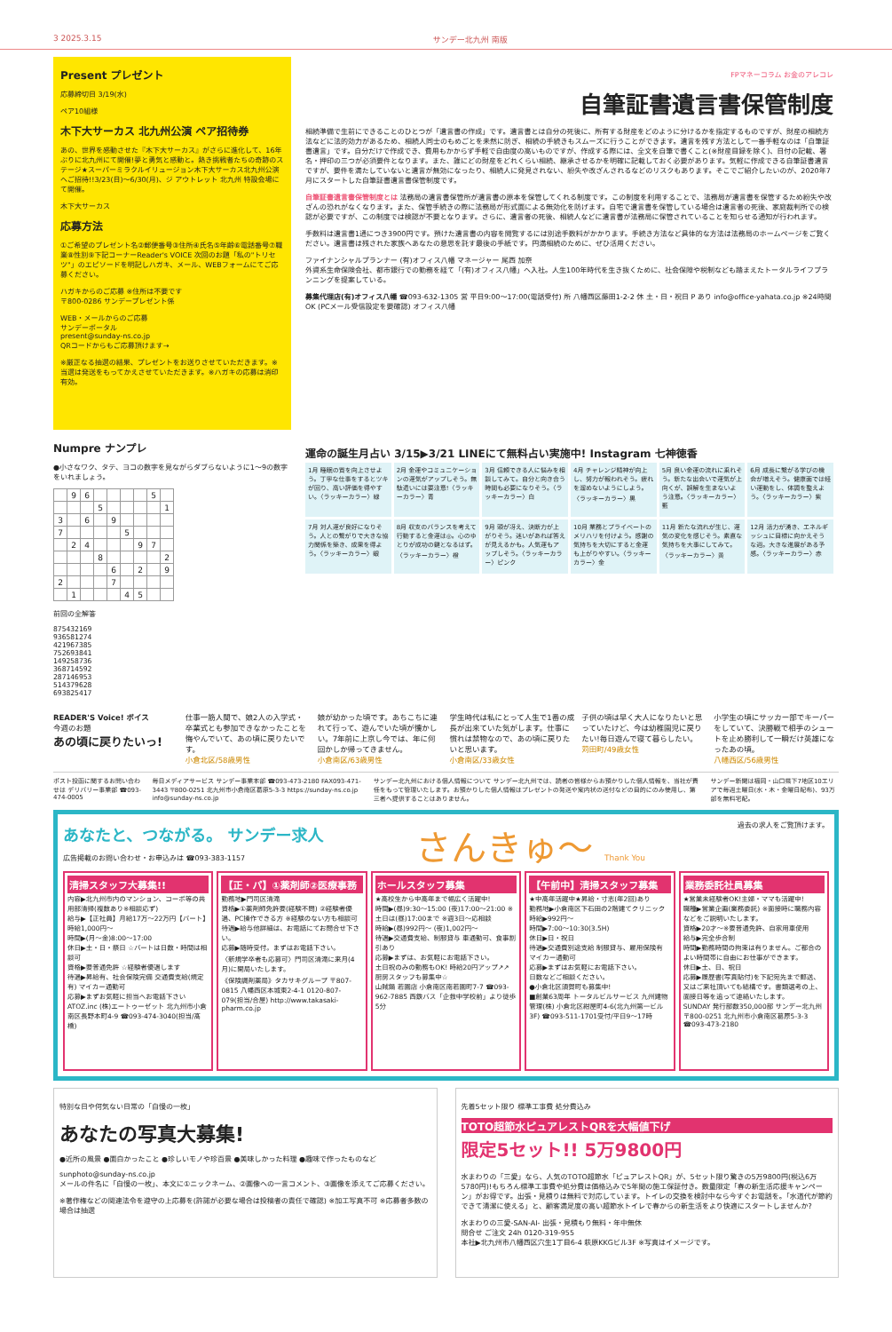3 2025.3.15 サンデー北九州 南版
Present プレゼント
応募締切日 3/19(水)
ペア10組様
木下大サーカス 北九州公演 ペア招待券
あの、世界を感動させた『木下大サーカス』がさらに進化して、16年ぶりに北九州にて開催!夢と勇気と感動と。熱き挑戦者たちの奇跡のステージ★スーパーミラクルイリュージョン木下大サーカス北九州公演へご招待!!3/23(日)〜6/30(月)、ジ アウトレット 北九州 特設会場にて開催。
木下大サーカス
応募方法
①ご希望のプレゼント名②郵便番号③住所④氏名⑤年齢⑥電話番号⑦職業⑧性別⑨下記コーナーReader's VOICE 次回のお題「私の"トリセツ"」のエピソードを明記しハガキ、メール、WEBフォームにてご応募ください。
ハガキからのご応募 ※住所は不要です
〒800-0286 サンデープレゼント係
WEB・メールからのご応募
サンデーポータル
present@sunday-ns.co.jp
QRコードからもご応募頂けます→
※厳正なる抽選の結果、プレゼントをお送りさせていただきます。※当選は発送をもってかえさせていただきます。※ハガキの応募は消印有効。
FPマネーコラム お金のアレコレ
自筆証書遺言書保管制度
相続準備で生前にできることのひとつが「遺言書の作成」です。遺言書とは自分の死後に、所有する財産をどのように分けるかを指定するものですが、財産の相続方法などに法的効力があるため、相続人同士のもめごとを未然に防ぎ、相続の手続きもスムーズに行うことができます。遺言を残す方法として一番手軽なのは「自筆証書遺言」です。自分だけで作成でき、費用もかからず手軽で自由度の高いものですが、作成する際には、全文を自筆で書くこと(※財産目録を除く)、日付の記載、署名・押印の三つが必須要件となります。また、誰にどの財産をどれくらい相続、継承させるかを明確に記載しておく必要があります。気軽に作成できる自筆証書遺言ですが、要件を満たしていないと遺言が無効になったり、相続人に発見されない、紛失や改ざんされるなどのリスクもあります。そこでご紹介したいのが、2020年7月にスタートした自筆証書遺言書保管制度です。
自筆証書遺言書保管制度とは 法務局の遺言書保管所が遺言書の原本を保管してくれる制度です。この制度を利用することで、法務局が遺言書を保管するため紛失や改ざんの恐れがなくなります。また、保管手続きの際に法務局が形式面による無効化を防げます。自宅で遺言書を保管している場合は遺言者の死後、家庭裁判所での検認が必要ですが、この制度では検認が不要となります。さらに、遺言者の死後、相続人などに遺言書が法務局に保管されていることを知らせる通知が行われます。
手数料は遺言書1通につき3900円です。預けた遺言書の内容を閲覧するには別途手数料がかかります。手続き方法など具体的な方法は法務局のホームページをご覧ください。遺言書は残された家族へあなたの意思を託す最後の手紙です。円満相続のために、ぜひ活用ください。
ファイナンシャルプランナー (有)オフィス八幡 マネージャー 尾西 加奈
外資系生命保険会社、都市銀行での勤務を経て「(有)オフィス八幡」へ入社。人生100年時代を生き抜くために、社会保障や税制なども踏まえたトータルライフプランニングを提案している。
募集代理店(有)オフィス八幡 ☎093-632-1305 営 平日9:00〜17:00(電話受付) 所 八幡西区藤田1-2-2 休 土・日・祝日 P あり info@office-yahata.co.jp ※24時間OK (PCメール受信設定を要確認) オフィス八幡
Numpre ナンプレ
●小さなワク、タテ、ヨコの数字を見ながらダブらないように1〜9の数字をいれましょう。
| | 9 | 6 | | | | | 5 | |
| | | | 5 | | | | | 1 |
| 3 | | 6 | | 9 | | | | |
| 7 | | | | | 5 | | | |
| | 2 | 4 | | | | 9 | 7 | |
| | | | 8 | | | | | 2 |
| | | | | 6 | | 2 | | 9 |
| 2 | | | | 7 | | | | |
| | 1 | | | | 4 | 5 | | |
前回の全解答
875432169
936581274
421967385
752693841
149258736
368714592
287146953
514379628
693825417
運命の誕生月占い 3/15▶3/21 LINEにて無料占い実施中! Instagram 七神徳香
1月 睡眠の質を向上させよう。丁寧な仕事をするとツキが回り、高い評価を得やすい。〈ラッキーカラー〉緑
2月 金運やコミュニケーションの運気がアップしそう。無駄遣いには要注意!〈ラッキーカラー〉青
3月 信頼できる人に悩みを相談してみて。自分と向き合う時間も必要になりそう。〈ラッキーカラー〉白
4月 チャレンジ精神が向上し、努力が報われそう。疲れを溜めないようにしよう。〈ラッキーカラー〉黒
5月 良い金運の流れに乗れそう。新たな出会いで運気が上向くが、誤解を生まないよう注意。〈ラッキーカラー〉藍
6月 成長に繋がる学びの機会が増えそう。健康面では軽い運動をし、体調を整えよう。〈ラッキーカラー〉紫
7月 対人運が良好になりそう。人との繋がりで大きな協力関係を築き、成果を得よう。〈ラッキーカラー〉銀
8月 収支のバランスを考えて行動すると金運は◎。心のゆとりが成功の鍵となるはず。〈ラッキーカラー〉橙
9月 頭が冴え、決断力が上がりそう。迷いがあれば答えが見えるかも。人気運もアップしそう。〈ラッキーカラー〉ピンク
10月 業務とプライベートのメリハリを付けよう。感謝の気持ちを大切にすると金運も上がりやすい。〈ラッキーカラー〉金
11月 新たな流れが生じ、運気の変化を感じそう。素直な気持ちを大事にしてみて。〈ラッキーカラー〉黄
12月 活力が湧き、エネルギッシュに目標に向かえそうな週。大きな進展がある予感。〈ラッキーカラー〉赤
READER'S Voice! ボイス
今週のお題
あの頃に戻りたいっ!
仕事一筋人間で、娘2人の入学式・卒業式とも参加できなかったことを悔やんでいて、あの頃に戻りたいです。
小倉北区/58歳男性
娘が幼かった頃です。あちこちに連れて行って、遊んでいた頃が懐かしい。7年前に上京し今では、年に何回かしか帰ってきません。
小倉南区/63歳男性
学生時代は私にとって人生で1番の成長が出来ていた気がします。仕事に慣れは禁物なので、あの頃に戻りたいと思います。
小倉南区/33歳女性
子供の頃は早く大人になりたいと思っていたけど、今は幼稚園児に戻りたい!毎日遊んで寝て暮らしたい。
苅田町/49歳女性
小学生の頃にサッカー部でキーパーをしていて、決勝戦で相手のシュートを止め勝利して一瞬だけ英雄になったあの頃。
八幡西区/56歳男性
ポスト投函に関するお問い合わせは デリバリー事業部 ☎093-474-0005 毎日メディアサービス サンデー事業本部 ☎093-473-2180 FAX093-471-3443 〒800-0251 北九州市小倉南区葛原5-3-3 https://sunday-ns.co.jp info@sunday-ns.co.jp サンデー北九州における個人情報について サンデー北九州では、読者の皆様からお預かりした個人情報を、当社が責任をもって管理いたします。お預かりした個人情報はプレゼントの発送や案内状の送付などの目的にのみ使用し、第三者へ提供することはありません。 サンデー新聞は福岡・山口県下7地区10エリアで毎週土曜日(水・木・金曜日配布)、93万部を無料宅配。
あなたと、つながる。 サンデー求人
広告掲載のお問い合わせ・お申込みは ☎093-383-1157
さんきゅ〜 Thank You 過去の求人をご覧頂けます。
清掃スタッフ大募集!!
内容▶北九州市内のマンション、コーポ等の共用部清掃(複数あり※相談応ず)
給与▶【正社員】月給17万〜22万円【パート】時給1,000円〜
時間▶(月〜金)8:00〜17:00
休日▶土・日・祭日 ☆パートは日数・時間は相談可
資格▶要普通免許 ☆経験者優遇します
待遇▶昇給有、社会保険完備 交通費支給(規定有) マイカー通勤可
応募▶まずお気軽に担当へお電話下さい
ATOZ.inc (株)エートゥーゼット 北九州市小倉南区長野本町4-9 ☎093-474-3040(担当/髙橋)
【正・パ】①薬剤師②医療事務
勤務地▶門司区清滝
資格▶①薬剤師免許要(経験不問) ②経験者優遇、PC操作できる方 ※経験のない方も相談可
待遇▶給与他詳細は、お電話にてお問合せ下さい。
応募▶随時受付。まずはお電話下さい。
〈新規学卒者も応募可〉門司区清滝に来月(4月)に開局いたします。
《保険調剤薬局》タカサキグループ 〒807-0815 八幡西区本城東2-4-1 0120-807-079(担当/合屋) http://www.takasaki-pharm.co.jp
ホールスタッフ募集
★高校生から中高年まで幅広く活躍中!
時間▶(昼)9:30〜15:00 (夜)17:00〜21:00 ※土日は(昼)17:00まで ※週3日〜応相談
時給▶(昼)992円〜 (夜)1,002円〜
待遇▶交通費支給、制服貸与 車通勤可、食事割引あり
応募▶まずは、お気軽にお電話下さい。
土日祝のみの勤務もOK! 時給20円アップ↗↗
厨房スタッフも募集中☆
山賊鍋 若園店 小倉南区南若園町7-7 ☎093-962-7885 西鉄バス「企救中学校前」より徒歩5分
【午前中】清掃スタッフ募集
★中高年活躍中★昇給・寸志(年2回)あり
勤務地▶小倉南区下石田の2階建てクリニック
時給▶992円〜
時間▶7:00〜10:30(3.5H)
休日▶日・祝日
待遇▶交通費別途支給 制服貸与、雇用保険有 マイカー通勤可
応募▶まずはお気軽にお電話下さい。
日数などご相談ください。
●小倉北区須賀町も募集中!
■創業63周年 トータルビルサービス 九州建物管理(株) 小倉北区紺屋町4-6(北九州第一ビル3F) ☎093-511-1701受付/平日9〜17時
業務委託社員募集
★営業未経験者OK!主婦・ママも活躍中!
職種▶営業企画(業務委託) ※面接時に職務内容などをご説明いたします。
資格▶20才〜※要普通免許、自家用車使用
給与▶完全歩合制
時間▶勤務時間の拘束は有りません。ご都合のよい時間帯に自由にお仕事ができます。
休日▶土、日、祝日
応募▶履歴書(写真貼付)を下記宛先まで郵送、又はご来社頂いても結構です。書類選考の上、面接日等を追って連絡いたします。
SUNDAY 発行部数350,000部 サンデー北九州 〒800-0251 北九州市小倉南区葛原5-3-3 ☎093-473-2180
特別な日や何気ない日常の「自慢の一枚」
あなたの写真大募集!
●近所の風景 ●面白かったこと ●珍しいモノや珍百景 ●美味しかった料理 ●趣味で作ったものなど
sunphoto@sunday-ns.co.jp
メールの件名に「自慢の一枚」、本文に①ニックネーム、②画像への一言コメント、③画像を添えてご応募ください。
※著作権などの関連法令を遵守の上応募を(許諾が必要な場合は投稿者の責任で確認) ※加工写真不可 ※応募者多数の場合は抽選
先着5セット限り 標準工事費 処分費込み
TOTO超節水ピュアレストQRを大幅値下げ
限定5セット!! 5万9800円
水まわりの「三愛」なら、人気のTOTO超節水「ピュアレストQR」が、5セット限り驚きの5万9800円(税込6万5780円)!もちろん標準工事費や処分費は価格込みで5年間の施工保証付き。数量限定「春の新生活応援キャンペーン」がお得です。出張・見積りは無料で対応しています。トイレの交換を検討中なら今すぐお電話を。「水道代が節約できて清潔に使える」と、顧客満足度の高い超節水トイレで春からの新生活をより快適にスタートしませんか?
水まわりの三愛-SAN-AI- 出張・見積もり無料・年中無休
問合せ ご注文 24h 0120-319-955
本社▶北九州市八幡西区穴生1丁目6-4 萩原KKGビル3F ※写真はイメージです。